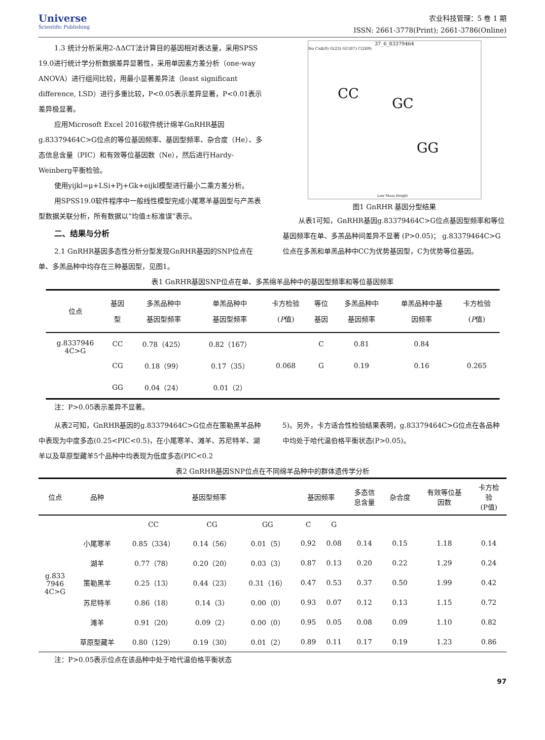Universe
Scientific Publishing
农业科技管理：5 卷 1 期
ISSN: 2661-3778(Print); 2661-3786(Online)
1.3 统计分析采用2-ΔΔCT法计算目的基因相对表达量，采用SPSS 19.0进行统计学分析数据差异显著性，采用单因素方差分析（one-way ANOVA）进行组间比较，用最小显著差异法（least significant difference, LSD）进行多重比较，P<0.05表示差异显著，P<0.01表示差异极显著。
应用Microsoft Excel 2016软件统计绵羊GnRHR基因g.83379464C>G位点的等位基因频率、基因型频率、杂合度（He）、多态信息含量（PIC）和有效等位基因数（Ne），然后进行Hardy-Weinberg平衡检验。
使用yijkl=μ+LSi+Pj+Gk+eijkl模型进行最小二乘方差分析。
用SPSS19.0软件程序中一般线性模型完成小尾寒羊基因型与产羔表型数据关联分析，所有数据以“均值±标准误”表示。
二、结果与分析
2.1 GnRHR基因多态性分析分型发现GnRHR基因的SNP位点在单、多羔品种中均存在三种基因型，见图1。
37_6_83379464
No Call(0) G(23) GC(87) C(269)
CC
GC
GG
Low Mass Height
图1 GnRHR 基因分型结果
从表1可知，GnRHR基因g.83379464C>G位点基因型频率和等位基因频率在单、多羔品种间差异不显著 (P>0.05)； g.83379464C>G位点在多羔和单羔品种中CC为优势基因型，C为优势等位基因。
表1 GnRHR基因SNP位点在单、多羔绵羊品种中的基因型频率和等位基因频率
| 位点 | 基因 型 | 多羔品种中 基因型频率 | 单羔品种中 基因型频率 | 卡方检验 ( P 值) | 等位 基因 | 多羔品种中 基因频率 | 单羔品种中基 因频率 | 卡方检验 ( P 值) |
| --- | --- | --- | --- | --- | --- | --- | --- | --- |
| g.8337946 4C>G | CC | 0.78（425） | 0.82（167） | 0.068 | C | 0.81 | 0.84 | 0.265 |
| | CG | 0.18（99） | 0.17（35） | | G | 0.19 | 0.16 | |
| | GG | 0.04（24） | 0.01（2） | | | | | |
注：P>0.05表示差异不显著。
从表2可知，GnRHR基因的g.83379464C>G位点在策勒黑羊品种中表现为中度多态(0.25<PIC<0.5)，在小尾寒羊、滩羊、苏尼特羊、湖羊以及草原型藏羊5个品种中均表现为低度多态(PIC<0.2
5)。另外，卡方适合性检验结果表明，g.83379464C>G位点在各品种中均处于哈代温伯格平衡状态(P>0.05)。
表2 GnRHR基因SNP位点在不同绵羊品种中的群体遗传学分析
| 位点 | 品种 | 基因型频率 | | | 基因频率 | | 多态信 息含量 | 杂合度 | 有效等位基 因数 | 卡方检 验 (P值) |
| --- | --- | --- | --- | --- | --- | --- | --- | --- | --- | --- |
| g.833 7946 4C>G | | CC | CG | GG | C | G | | | | |
| | 小尾寒羊 | 0.85（334） | 0.14（56） | 0.01（5） | 0.92 | 0.08 | 0.14 | 0.15 | 1.18 | 0.14 |
| | 湖羊 | 0.77（78） | 0.20（20） | 0.03（3） | 0.87 | 0.13 | 0.20 | 0.22 | 1.29 | 0.24 |
| | 策勒黑羊 | 0.25（13） | 0.44（23） | 0.31（16） | 0.47 | 0.53 | 0.37 | 0.50 | 1.99 | 0.42 |
| | 苏尼特羊 | 0.86（18） | 0.14（3） | 0.00（0） | 0.93 | 0.07 | 0.12 | 0.13 | 1.15 | 0.72 |
| | 滩羊 | 0.91（20） | 0.09（2） | 0.00（0） | 0.95 | 0.05 | 0.08 | 0.09 | 1.10 | 0.82 |
| | 草原型藏羊 | 0.80（129） | 0.19（30） | 0.01（2） | 0.89 | 0.11 | 0.17 | 0.19 | 1.23 | 0.86 |
注：P>0.05表示位点在该品种中处于哈代温伯格平衡状态
97